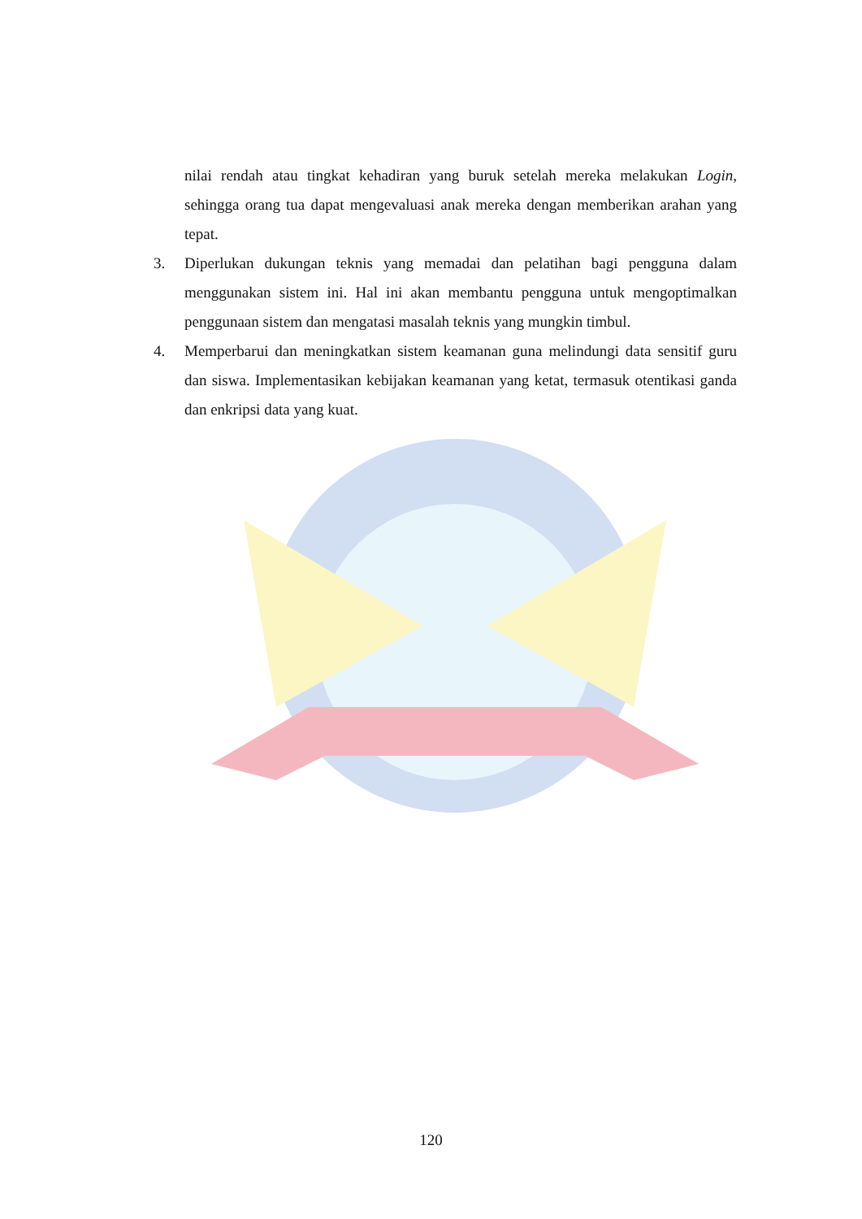nilai rendah atau tingkat kehadiran yang buruk setelah mereka melakukan Login, sehingga orang tua dapat mengevaluasi anak mereka dengan memberikan arahan yang tepat.
3. Diperlukan dukungan teknis yang memadai dan pelatihan bagi pengguna dalam menggunakan sistem ini. Hal ini akan membantu pengguna untuk mengoptimalkan penggunaan sistem dan mengatasi masalah teknis yang mungkin timbul.
4. Memperbarui dan meningkatkan sistem keamanan guna melindungi data sensitif guru dan siswa. Implementasikan kebijakan keamanan yang ketat, termasuk otentikasi ganda dan enkripsi data yang kuat.
120